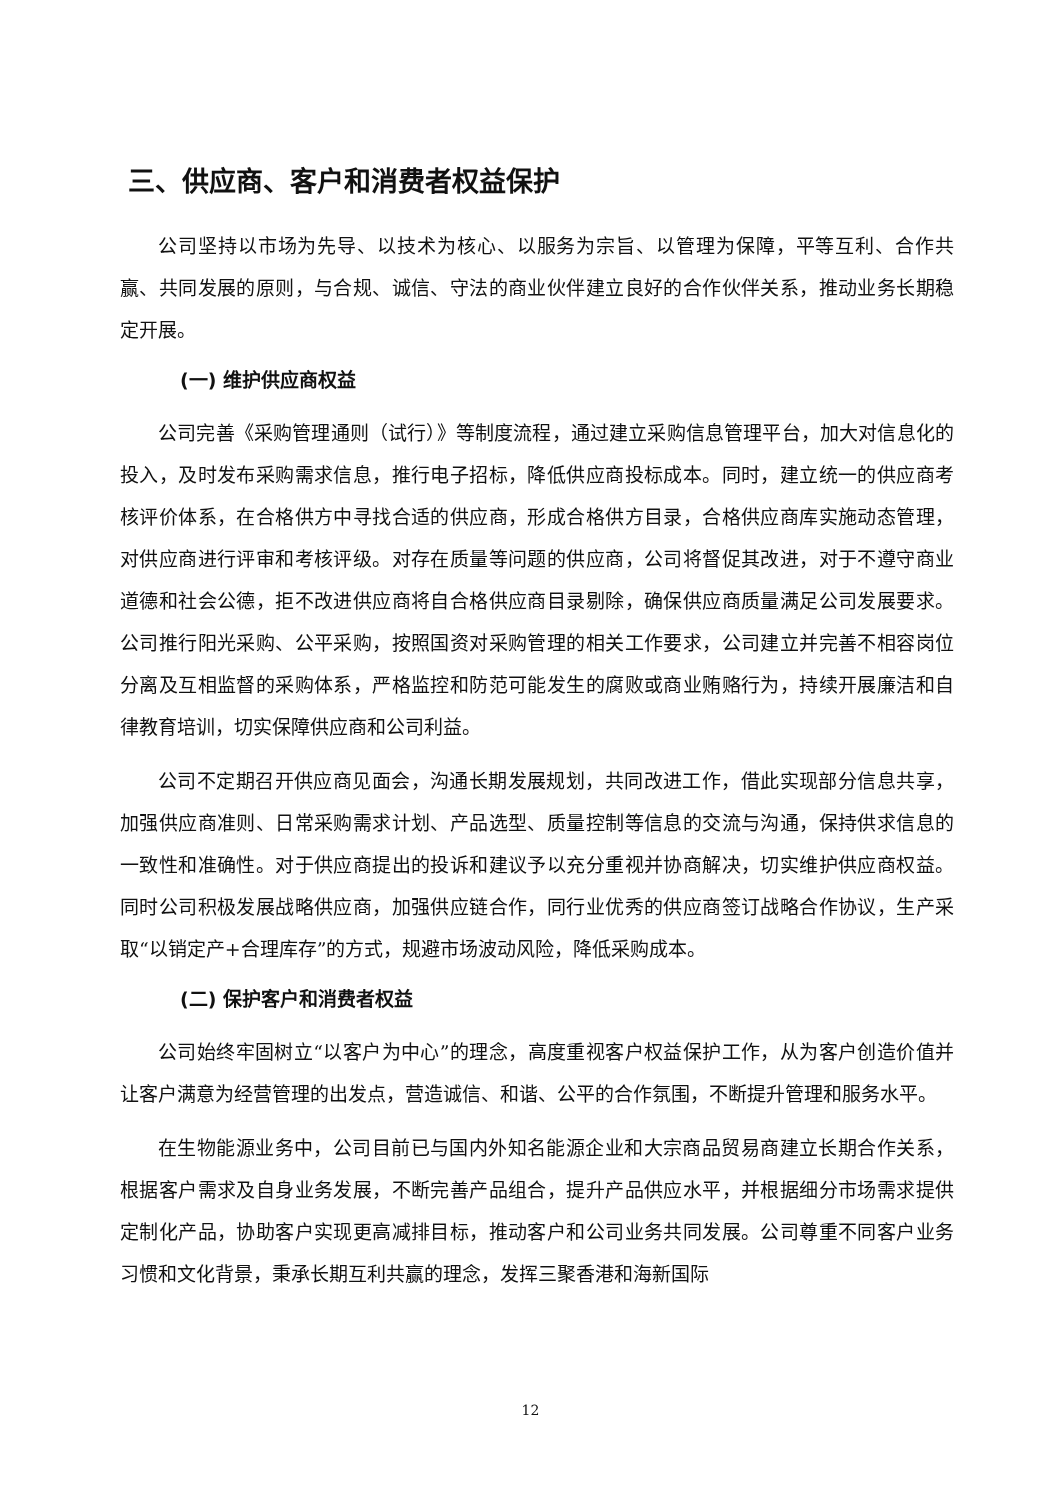三、供应商、客户和消费者权益保护
公司坚持以市场为先导、以技术为核心、以服务为宗旨、以管理为保障，平等互利、合作共赢、共同发展的原则，与合规、诚信、守法的商业伙伴建立良好的合作伙伴关系，推动业务长期稳定开展。
(一) 维护供应商权益
公司完善《采购管理通则（试行）》等制度流程，通过建立采购信息管理平台，加大对信息化的投入，及时发布采购需求信息，推行电子招标，降低供应商投标成本。同时，建立统一的供应商考核评价体系，在合格供方中寻找合适的供应商，形成合格供方目录，合格供应商库实施动态管理，对供应商进行评审和考核评级。对存在质量等问题的供应商，公司将督促其改进，对于不遵守商业道德和社会公德，拒不改进供应商将自合格供应商目录剔除，确保供应商质量满足公司发展要求。公司推行阳光采购、公平采购，按照国资对采购管理的相关工作要求，公司建立并完善不相容岗位分离及互相监督的采购体系，严格监控和防范可能发生的腐败或商业贿赂行为，持续开展廉洁和自律教育培训，切实保障供应商和公司利益。
公司不定期召开供应商见面会，沟通长期发展规划，共同改进工作，借此实现部分信息共享，加强供应商准则、日常采购需求计划、产品选型、质量控制等信息的交流与沟通，保持供求信息的一致性和准确性。对于供应商提出的投诉和建议予以充分重视并协商解决，切实维护供应商权益。同时公司积极发展战略供应商，加强供应链合作，同行业优秀的供应商签订战略合作协议，生产采取“以销定产+合理库存”的方式，规避市场波动风险，降低采购成本。
(二) 保护客户和消费者权益
公司始终牢固树立“以客户为中心”的理念，高度重视客户权益保护工作，从为客户创造价值并让客户满意为经营管理的出发点，营造诚信、和谐、公平的合作氛围，不断提升管理和服务水平。
在生物能源业务中，公司目前已与国内外知名能源企业和大宗商品贸易商建立长期合作关系，根据客户需求及自身业务发展，不断完善产品组合，提升产品供应水平，并根据细分市场需求提供定制化产品，协助客户实现更高减排目标，推动客户和公司业务共同发展。公司尊重不同客户业务习惯和文化背景，秉承长期互利共赢的理念，发挥三聚香港和海新国际
12